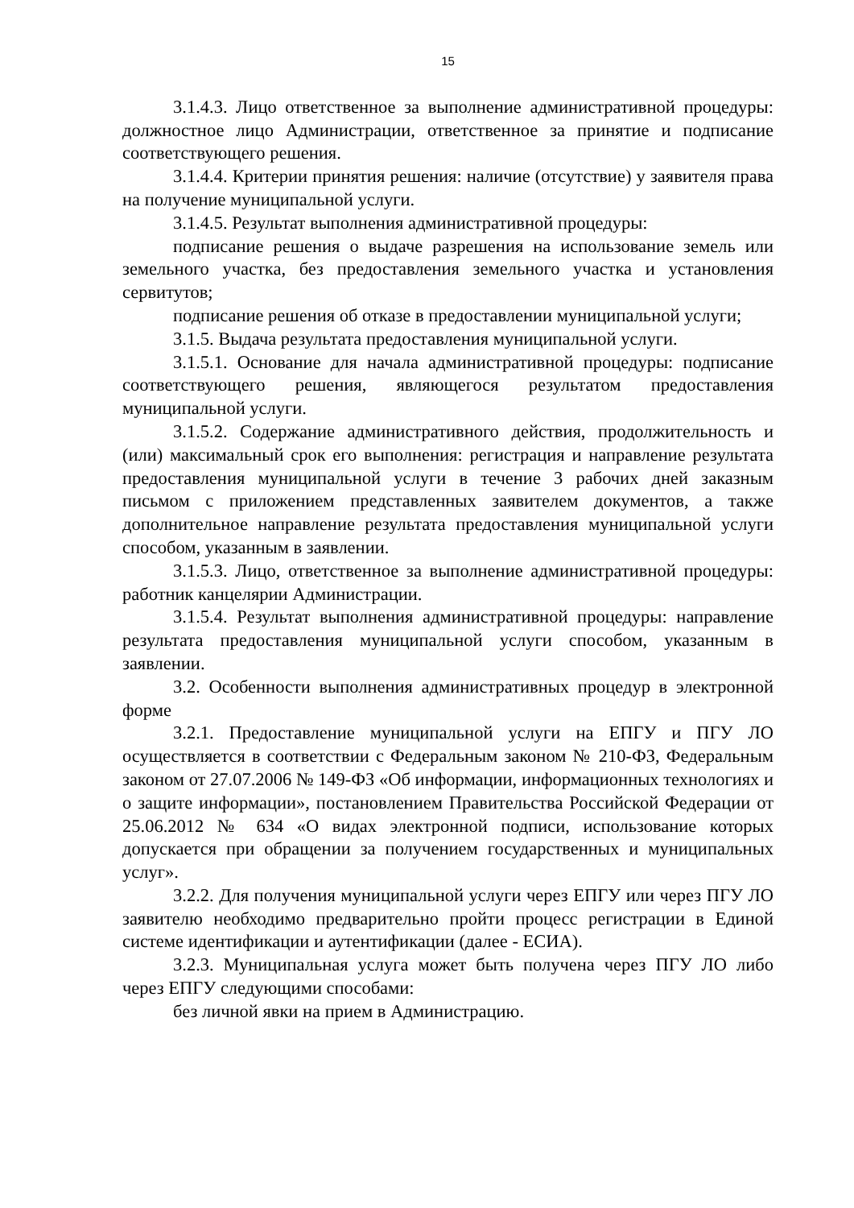15
3.1.4.3. Лицо ответственное за выполнение административной процедуры: должностное лицо Администрации, ответственное за принятие и подписание соответствующего решения.
3.1.4.4. Критерии принятия решения: наличие (отсутствие) у заявителя права на получение муниципальной услуги.
3.1.4.5. Результат выполнения административной процедуры:
подписание решения о выдаче разрешения на использование земель или земельного участка, без предоставления земельного участка и установления сервитутов;
подписание решения об отказе в предоставлении муниципальной услуги;
3.1.5. Выдача результата предоставления муниципальной услуги.
3.1.5.1. Основание для начала административной процедуры: подписание соответствующего решения, являющегося результатом предоставления муниципальной услуги.
3.1.5.2. Содержание административного действия, продолжительность и (или) максимальный срок его выполнения: регистрация и направление результата предоставления муниципальной услуги в течение 3 рабочих дней заказным письмом с приложением представленных заявителем документов, а также дополнительное направление результата предоставления муниципальной услуги способом, указанным в заявлении.
3.1.5.3. Лицо, ответственное за выполнение административной процедуры: работник канцелярии Администрации.
3.1.5.4. Результат выполнения административной процедуры: направление результата предоставления муниципальной услуги способом, указанным в заявлении.
3.2. Особенности выполнения административных процедур в электронной форме
3.2.1. Предоставление муниципальной услуги на ЕПГУ и ПГУ ЛО осуществляется в соответствии с Федеральным законом № 210-ФЗ, Федеральным законом от 27.07.2006 № 149-ФЗ «Об информации, информационных технологиях и о защите информации», постановлением Правительства Российской Федерации от 25.06.2012 № 634 «О видах электронной подписи, использование которых допускается при обращении за получением государственных и муниципальных услуг».
3.2.2. Для получения муниципальной услуги через ЕПГУ или через ПГУ ЛО заявителю необходимо предварительно пройти процесс регистрации в Единой системе идентификации и аутентификации (далее - ЕСИА).
3.2.3. Муниципальная услуга может быть получена через ПГУ ЛО либо через ЕПГУ следующими способами:
без личной явки на прием в Администрацию.